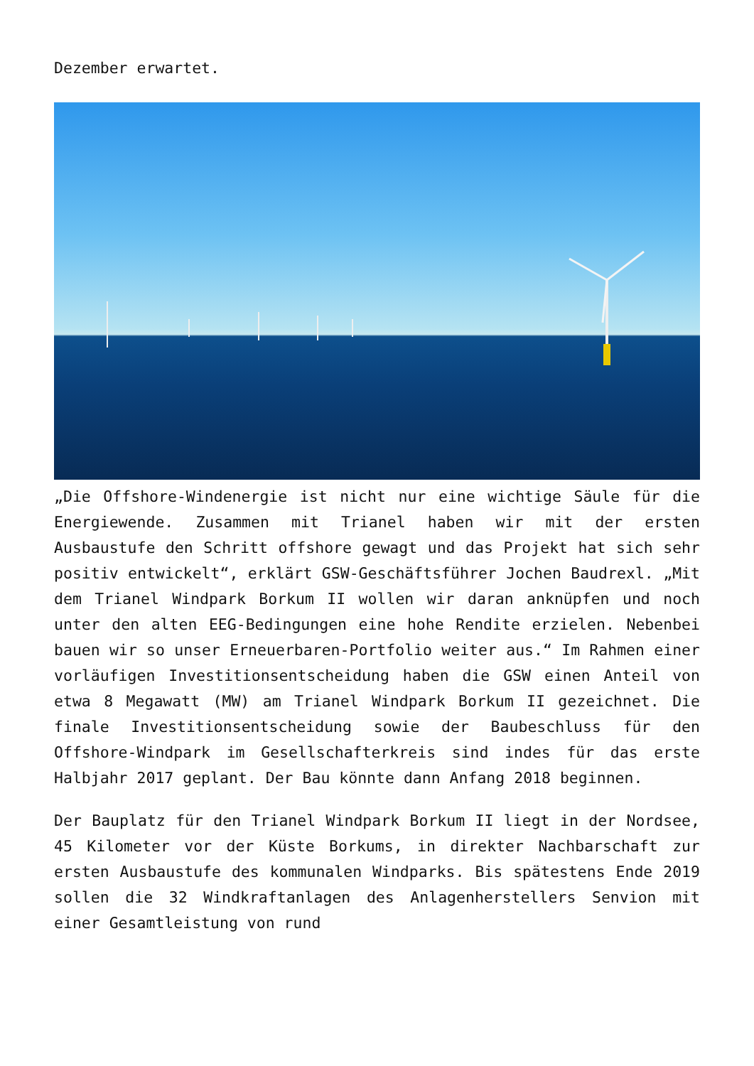Dezember erwartet.
„Die Offshore-Windenergie ist nicht nur eine wichtige Säule für die Energiewende. Zusammen mit Trianel haben wir mit der ersten Ausbaustufe den Schritt offshore gewagt und das Projekt hat sich sehr positiv entwickelt“, erklärt GSW-Geschäftsführer Jochen Baudrexl. „Mit dem Trianel Windpark Borkum II wollen wir daran anknüpfen und noch unter den alten EEG-Bedingungen eine hohe Rendite erzielen. Nebenbei bauen wir so unser Erneuerbaren-Portfolio weiter aus.“ Im Rahmen einer vorläufigen Investitionsentscheidung haben die GSW einen Anteil von etwa 8 Megawatt (MW) am Trianel Windpark Borkum II gezeichnet. Die finale Investitionsentscheidung sowie der Baubeschluss für den Offshore-Windpark im Gesellschafterkreis sind indes für das erste Halbjahr 2017 geplant. Der Bau könnte dann Anfang 2018 beginnen.
Der Bauplatz für den Trianel Windpark Borkum II liegt in der Nordsee, 45 Kilometer vor der Küste Borkums, in direkter Nachbarschaft zur ersten Ausbaustufe des kommunalen Windparks. Bis spätestens Ende 2019 sollen die 32 Windkraftanlagen des Anlagenherstellers Senvion mit einer Gesamtleistung von rund